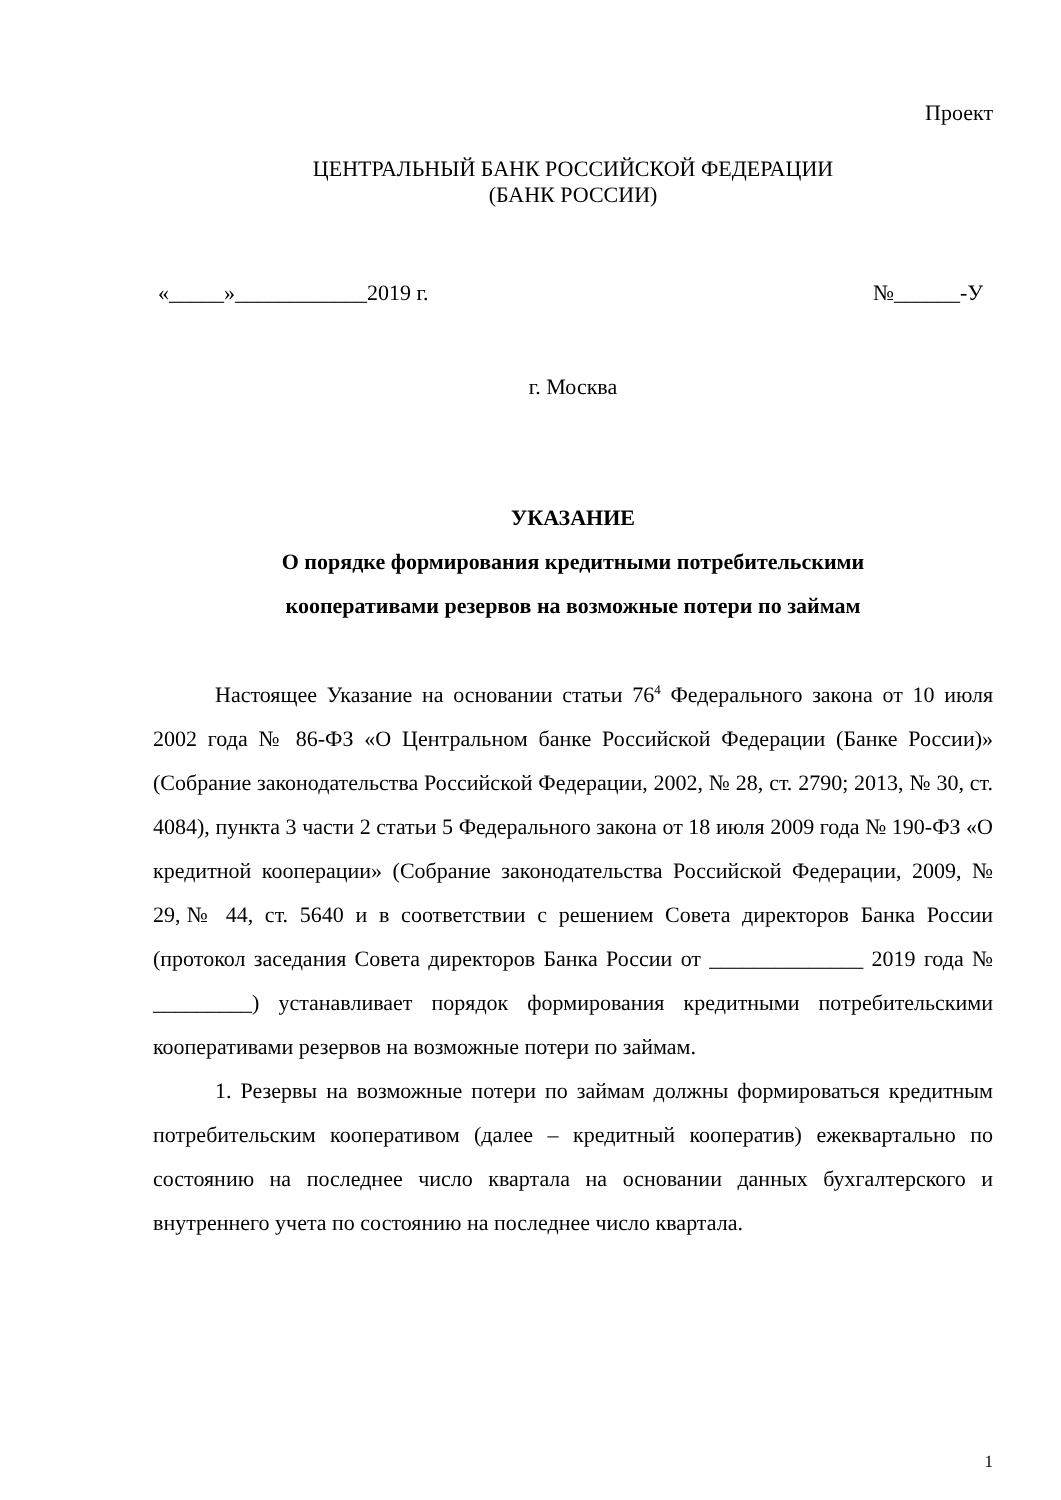Проект
ЦЕНТРАЛЬНЫЙ БАНК РОССИЙСКОЙ ФЕДЕРАЦИИ
(БАНК РОССИИ)
«_____»____________2019 г. №______-У
г. Москва
УКАЗАНИЕ
О порядке формирования кредитными потребительскими
кооперативами резервов на возможные потери по займам
Настоящее Указание на основании статьи 76<sup>4</sup> Федерального закона от 10 июля 2002 года № 86-ФЗ «О Центральном банке Российской Федерации (Банке России)» (Собрание законодательства Российской Федерации, 2002, № 28, ст. 2790; 2013, № 30, ст. 4084), пункта 3 части 2 статьи 5 Федерального закона от 18 июля 2009 года № 190-ФЗ «О кредитной кооперации» (Собрание законодательства Российской Федерации, 2009, № 29,№ 44, ст. 5640 и в соответствии с решением Совета директоров Банка России (протокол заседания Совета директоров Банка России от ______________ 2019 года № _________) устанавливает порядок формирования кредитными потребительскими кооперативами резервов на возможные потери по займам.
1. Резервы на возможные потери по займам должны формироваться кредитным потребительским кооперативом (далее – кредитный кооператив) ежеквартально по состоянию на последнее число квартала на основании данных бухгалтерского и внутреннего учета по состоянию на последнее число квартала.
1